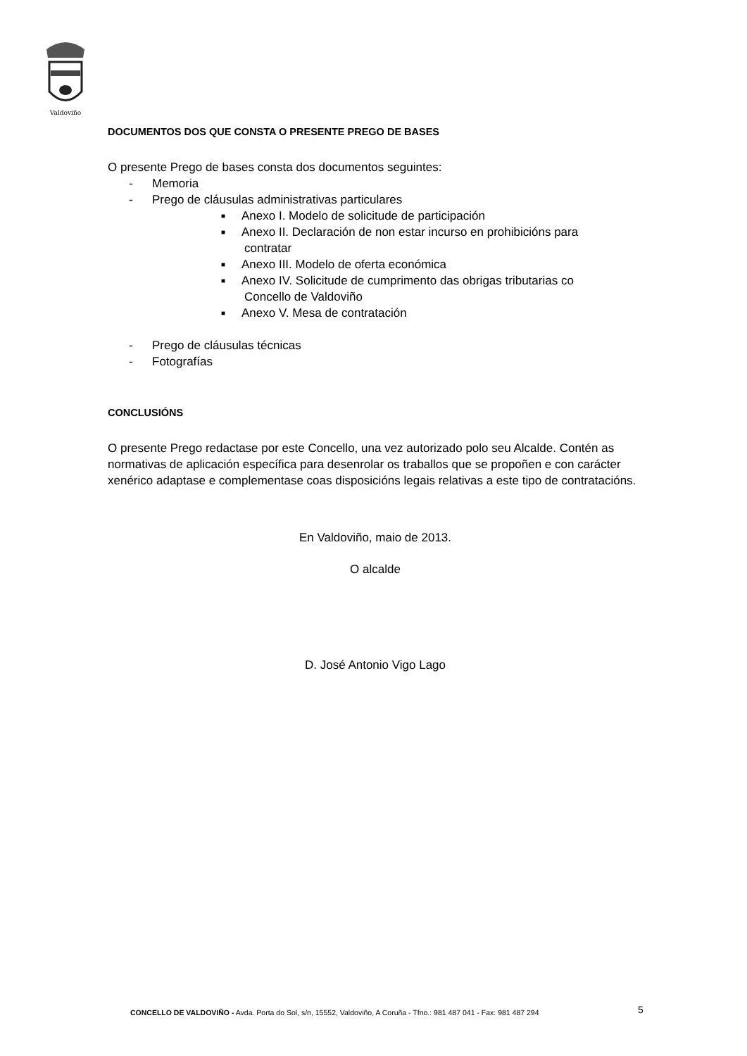Valdoviño
DOCUMENTOS DOS QUE CONSTA O PRESENTE PREGO DE BASES
O presente Prego de bases consta dos documentos seguintes:
- Memoria
- Prego de cláusulas administrativas particulares
■ Anexo I. Modelo de solicitude de participación
■ Anexo II. Declaración de non estar incurso en prohibicións para
contratar
■ Anexo III. Modelo de oferta económica
■ Anexo IV. Solicitude de cumprimento das obrigas tributarias co
Concello de Valdoviño
■ Anexo V. Mesa de contratación
- Prego de cláusulas técnicas
- Fotografías
CONCLUSIÓNS
O presente Prego redactase por este Concello, una vez autorizado polo seu Alcalde. Contén as normativas de aplicación específica para desenrolar os traballos que se propoñen e con carácter xenérico adaptase e complementase coas disposicións legais relativas a este tipo de contratacións.
En Valdoviño, maio de 2013.
O alcalde
D. José Antonio Vigo Lago
CONCELLO DE VALDOVIÑO - Avda. Porta do Sol, s/n, 15552, Valdoviño, A Coruña - Tfno.: 981 487 041 - Fax: 981 487 294
5